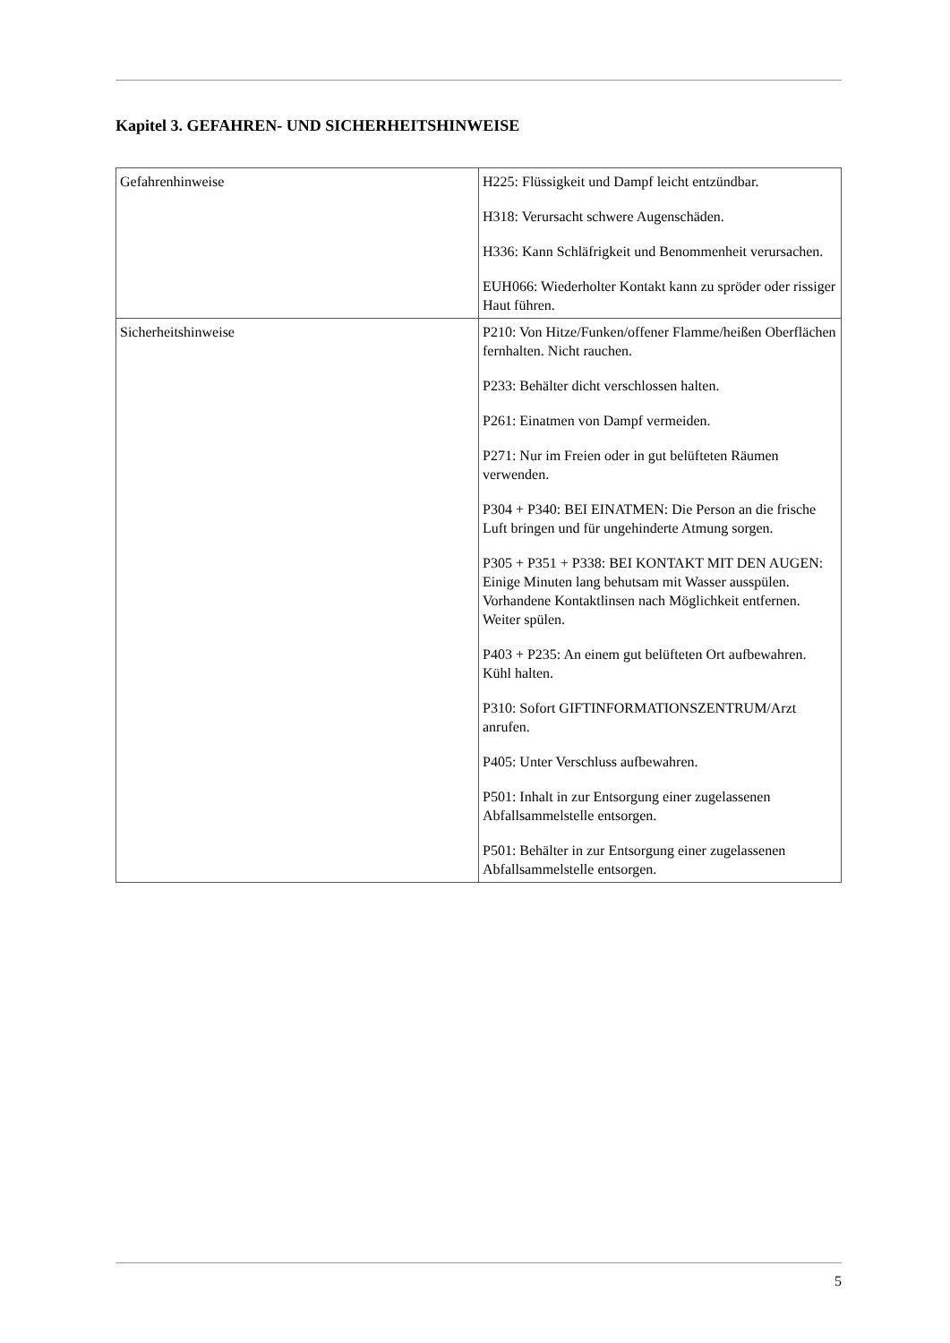Kapitel 3. GEFAHREN- UND SICHERHEITSHINWEISE
| Gefahrenhinweise | H225: Flüssigkeit und Dampf leicht entzündbar. H318: Verursacht schwere Augenschäden. H336: Kann Schläfrigkeit und Benommenheit verursachen. EUH066: Wiederholter Kontakt kann zu spröder oder rissiger Haut führen. |
| Sicherheitshinweise | P210: Von Hitze/Funken/offener Flamme/heißen Oberflächen fernhalten. Nicht rauchen. P233: Behälter dicht verschlossen halten. P261: Einatmen von Dampf vermeiden. P271: Nur im Freien oder in gut belüfteten Räumen verwenden. P304 + P340: BEI EINATMEN: Die Person an die frische Luft bringen und für ungehinderte Atmung sorgen. P305 + P351 + P338: BEI KONTAKT MIT DEN AUGEN: Einige Minuten lang behutsam mit Wasser ausspülen. Vorhandene Kontaktlinsen nach Möglichkeit entfernen. Weiter spülen. P403 + P235: An einem gut belüfteten Ort aufbewahren. Kühl halten. P310: Sofort GIFTINFORMATIONSZENTRUM/Arzt anrufen. P405: Unter Verschluss aufbewahren. P501: Inhalt in zur Entsorgung einer zugelassenen Abfallsammelstelle entsorgen. P501: Behälter in zur Entsorgung einer zugelassenen Abfallsammelstelle entsorgen. |
5